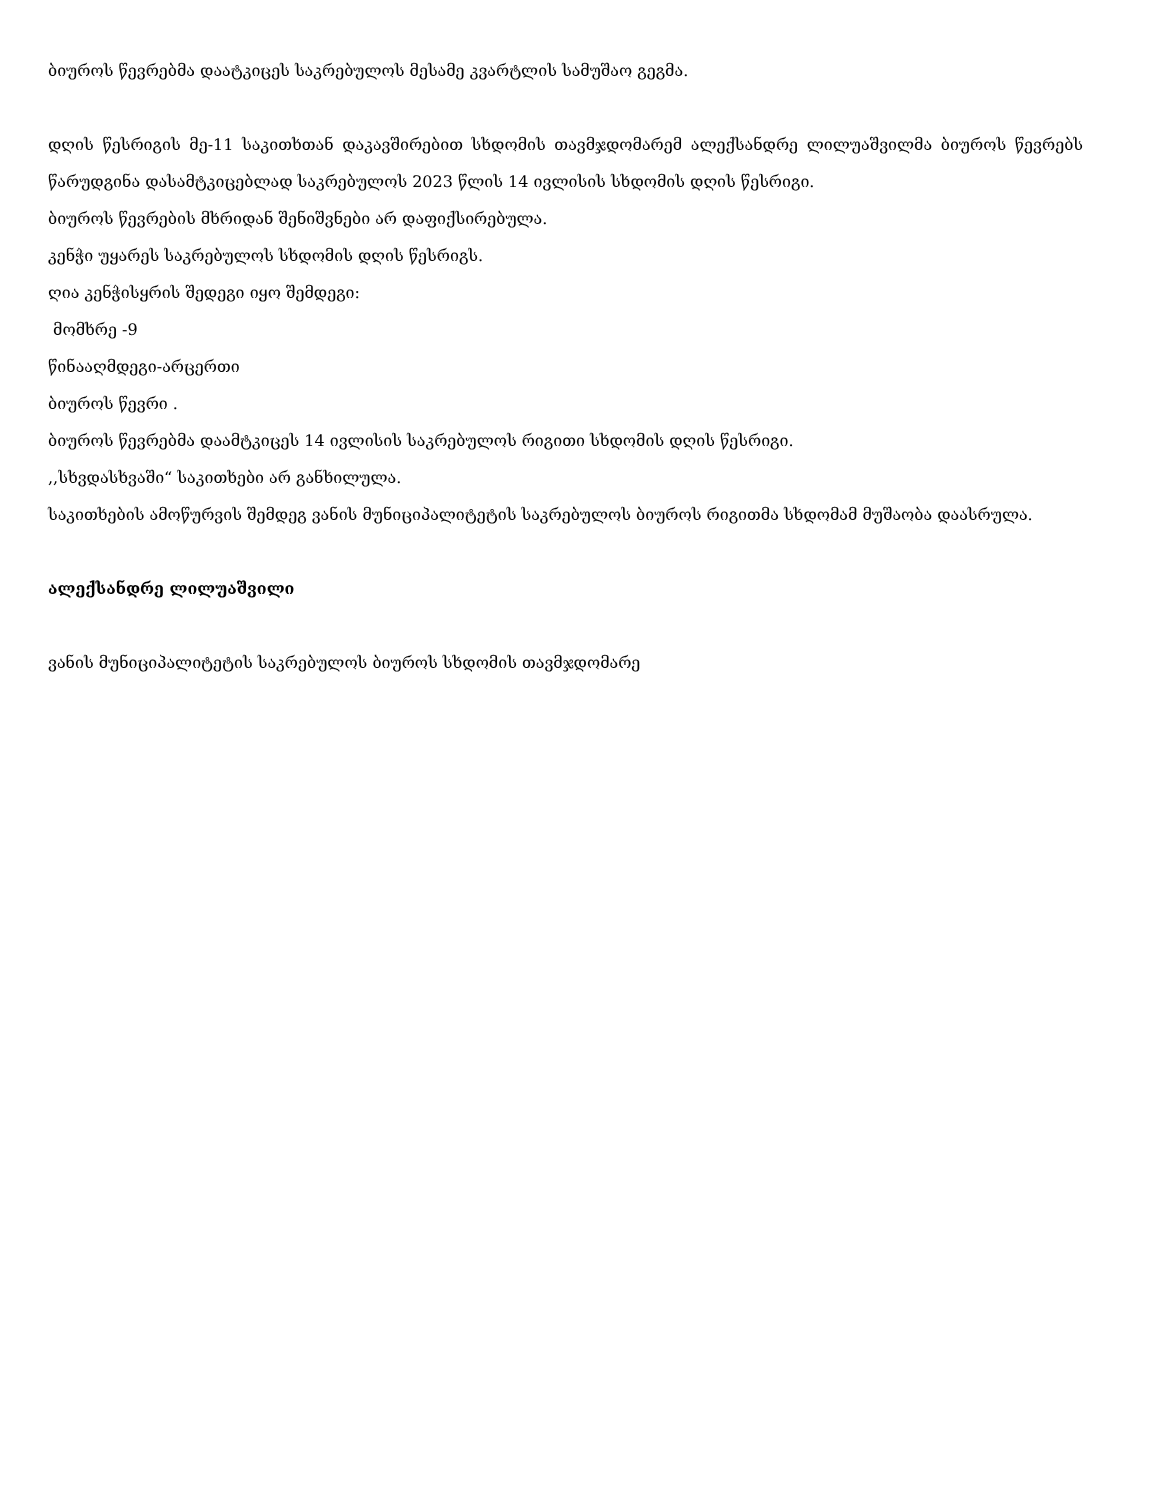ბიუროს წევრებმა დაატკიცეს საკრებულოს მესამე კვარტლის სამუშაო გეგმა.
დღის წესრიგის მე-11 საკითხთან დაკავშირებით სხდომის თავმჯდომარემ ალექსანდრე ლილუაშვილმა ბიუროს წევრებს წარუდგინა დასამტკიცებლად საკრებულოს 2023 წლის 14 ივლისის სხდომის დღის წესრიგი.
ბიუროს წევრების მხრიდან შენიშვნები არ დაფიქსირებულა.
კენჭი უყარეს საკრებულოს სხდომის დღის წესრიგს.
ღია კენჭისყრის შედეგი იყო შემდეგი:
მომხრე -9
წინააღმდეგი-არცერთი
ბიუროს წევრი .
ბიუროს წევრებმა დაამტკიცეს 14 ივლისის საკრებულოს რიგითი სხდომის დღის წესრიგი.
,,სხვდასხვაში“ საკითხები არ განხილულა.
საკითხების ამოწურვის შემდეგ ვანის მუნიციპალიტეტის საკრებულოს ბიუროს რიგითმა სხდომამ მუშაობა დაასრულა.
ალექსანდრე ლილუაშვილი
ვანის მუნიციპალიტეტის საკრებულოს ბიუროს სხდომის თავმჯდომარე